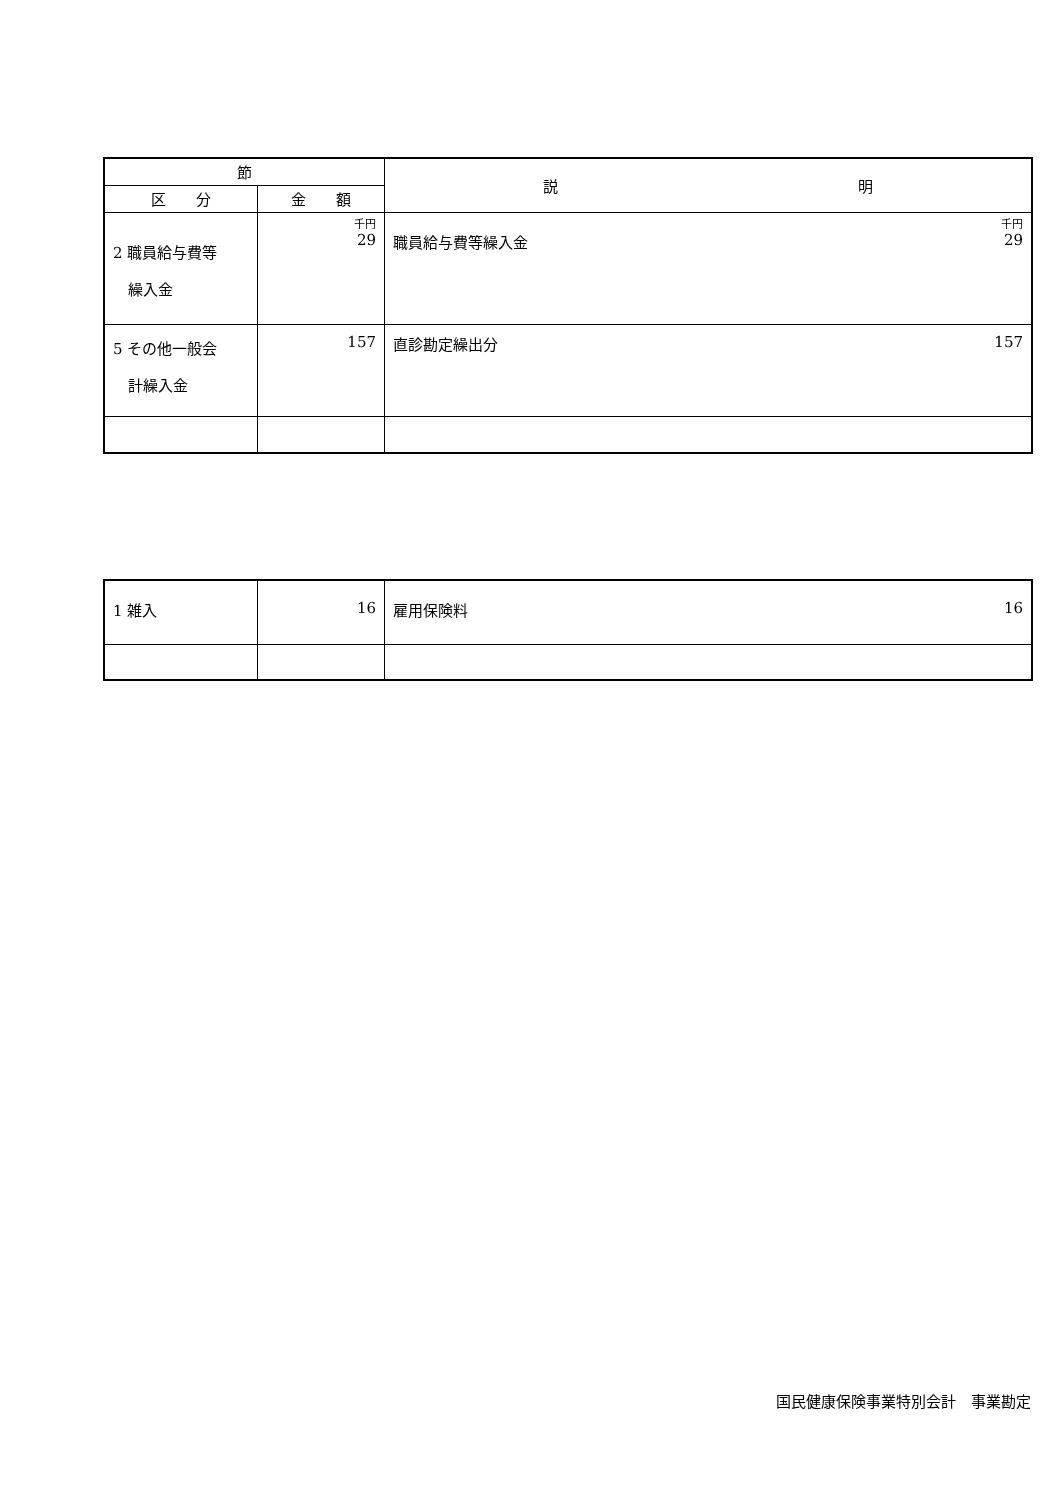| 節 | | 説 明 |
| --- | --- | --- |
| 区 分 | 金 額 | |
| 2 職員給与費等 繰入金 | 千円 29 | 千円 29 職員給与費等繰入金 |
| 5 その他一般会 計繰入金 | 157 | 157 直診勘定繰出分 |
| 1 雑入 | 16 | 16 雇用保険料 |
国民健康保険事業特別会計　事業勘定